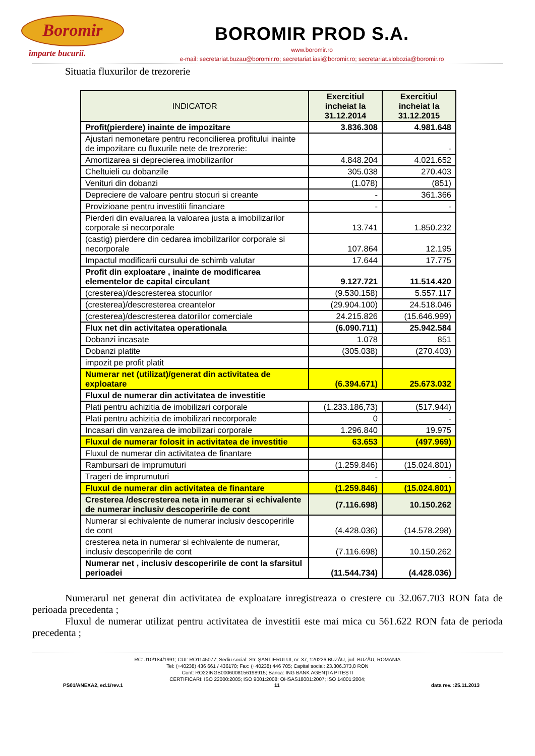Boromir
împarte bucurii.
BOROMIR PROD S.A.
www.boromir.ro
e-mail: secretariat.buzau@boromir.ro; secretariat.iasi@boromir.ro; secretariat.slobozia@boromir.ro
Situatia fluxurilor de trezorerie
| INDICATOR | Exercitiul incheiat la 31.12.2014 | Exercitiul incheiat la 31.12.2015 |
| --- | --- | --- |
| Profit(pierdere) inainte de impozitare | 3.836.308 | 4.981.648 |
| Ajustari nemonetare pentru reconcilierea profitului inainte de impozitare cu fluxurile nete de trezorerie: | | - |
| Amortizarea si deprecierea imobilizarilor | 4.848.204 | 4.021.652 |
| Cheltuieli cu dobanzile | 305.038 | 270.403 |
| Venituri din dobanzi | (1.078) | (851) |
| Depreciere de valoare pentru stocuri si creante | - | 361.366 |
| Provizioane pentru investitii financiare | - | - |
| Pierderi din evaluarea la valoarea justa a imobilizarilor corporale si necorporale | 13.741 | 1.850.232 |
| (castig) pierdere din cedarea imobilizarilor corporale si necorporale | 107.864 | 12.195 |
| Impactul modificarii cursului de schimb valutar | 17.644 | 17.775 |
| Profit din exploatare , inainte de modificarea elementelor de capital circulant | 9.127.721 | 11.514.420 |
| (cresterea)/descresterea stocurilor | (9.530.158) | 5.557.117 |
| (cresterea)/descresterea creantelor | (29.904.100) | 24.518.046 |
| (cresterea)/descresterea datoriilor comerciale | 24.215.826 | (15.646.999) |
| Flux net din activitatea operationala | (6.090.711) | 25.942.584 |
| Dobanzi incasate | 1.078 | 851 |
| Dobanzi platite | (305.038) | (270.403) |
| impozit pe profit platit | | |
| Numerar net (utilizat)/generat din activitatea de exploatare | (6.394.671) | 25.673.032 |
| Fluxul de numerar din activitatea de investitie | | |
| Plati pentru achizitia de imobilizari corporale | (1.233.186,73) | (517.944) |
| Plati pentru achizitia de imobilizari necorporale | 0 | - |
| Incasari din vanzarea de imobilizari corporale | 1.296.840 | 19.975 |
| Fluxul de numerar folosit in activitatea de investitie | 63.653 | (497.969) |
| Fluxul de numerar din activitatea de finantare | | |
| Rambursari de imprumuturi | (1.259.846) | (15.024.801) |
| Trageri de imprumuturi | - | - |
| Fluxul de numerar din activitatea de finantare | (1.259.846) | (15.024.801) |
| Cresterea /descresterea neta in numerar si echivalente de numerar inclusiv descoperirile de cont | (7.116.698) | 10.150.262 |
| Numerar si echivalente de numerar inclusiv descoperirile de cont | (4.428.036) | (14.578.298) |
| cresterea neta in numerar si echivalente de numerar, inclusiv descoperirile de cont | (7.116.698) | 10.150.262 |
| Numerar net , inclusiv descoperirile de cont la sfarsitul perioadei | (11.544.734) | (4.428.036) |
Numerarul net generat din activitatea de exploatare inregistreaza o crestere cu 32.067.703 RON fata de perioada precedenta ;
Fluxul de numerar utilizat pentru activitatea de investitii este mai mica cu 561.622 RON fata de perioda precedenta ;
RC: J10/184/1991; CUI: RO1145077; Sediu social: Str. ŞANTIERULUI, nr. 37, 120226 BUZĂU, jud. BUZĂU, ROMANIA
Tel: (+40238) 436 661 / 436170; Fax: (+40238) 446 705; Capital social: 23.306.373,8 RON
Cont: RO22INGB0006008156198915; Banca: ING BANK AGENŢIA PITEŞTI
CERTIFICARI: ISO 22000:2005; ISO 9001:2008; OHSAS18001:2007; ISO 14001:2004;
PS01/ANEXA2, ed.1/rev.1 11 data rev. :25.11.2013